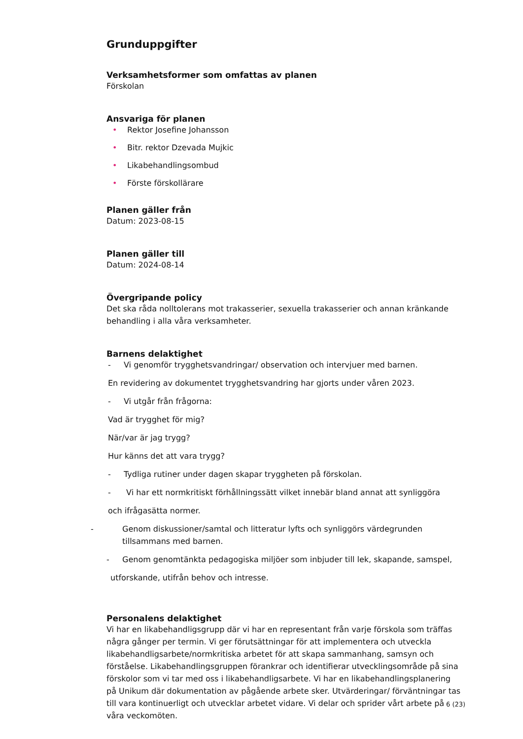Grunduppgifter
Verksamhetsformer som omfattas av planen
Förskolan
Ansvariga för planen
• Rektor Josefine Johansson
• Bitr. rektor Dzevada Mujkic
• Likabehandlingsombud
• Förste förskollärare
Planen gäller från
Datum: 2023-08-15
Planen gäller till
Datum: 2024-08-14
Övergripande policy
Det ska råda nolltolerans mot trakasserier, sexuella trakasserier och annan kränkande behandling i alla våra verksamheter.
Barnens delaktighet
- Vi genomför trygghetsvandringar/ observation och intervjuer med barnen.
En revidering av dokumentet trygghetsvandring har gjorts under våren 2023.
- Vi utgår från frågorna:
Vad är trygghet för mig?
När/var är jag trygg?
Hur känns det att vara trygg?
- Tydliga rutiner under dagen skapar tryggheten på förskolan.
- Vi har ett normkritiskt förhållningssätt vilket innebär bland annat att synliggöra
och ifrågasätta normer.
- Genom diskussioner/samtal och litteratur lyfts och synliggörs värdegrunden tillsammans med barnen.
- Genom genomtänkta pedagogiska miljöer som inbjuder till lek, skapande, samspel,
utforskande, utifrån behov och intresse.
Personalens delaktighet
Vi har en likabehandligsgrupp där vi har en representant från varje förskola som träffas några gånger per termin. Vi ger förutsättningar för att implementera och utveckla likabehandligsarbete/normkritiska arbetet för att skapa sammanhang, samsyn och förståelse. Likabehandlingsgruppen förankrar och identifierar utvecklingsområde på sina förskolor som vi tar med oss i likabehandligsarbete. Vi har en likabehandlingsplanering på Unikum där dokumentation av pågående arbete sker. Utvärderingar/ förväntningar tas till vara kontinuerligt och utvecklar arbetet vidare. Vi delar och sprider vårt arbete på våra veckomöten.
6 (23)